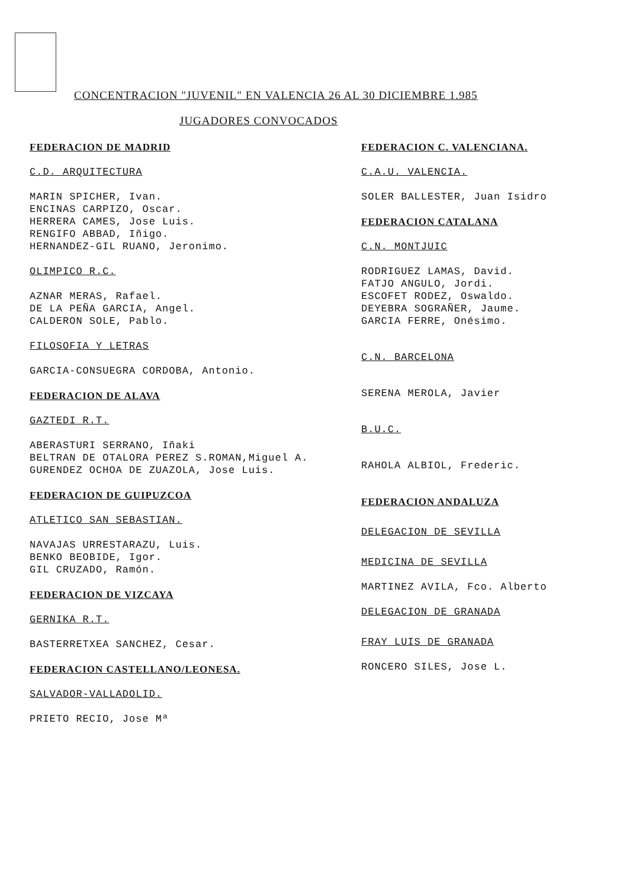CONCENTRACION "JUVENIL" EN VALENCIA 26 AL 30 DICIEMBRE 1.985
JUGADORES CONVOCADOS
FEDERACION DE MADRID
C.D. ARQUITECTURA
MARIN SPICHER, Ivan.
ENCINAS CARPIZO, Oscar.
HERRERA CAMES, Jose Luis.
RENGIFO ABBAD, Iñigo.
HERNANDEZ-GIL RUANO, Jeronimo.
OLIMPICO R.C.
AZNAR MERAS, Rafael.
DE LA PEÑA GARCIA, Angel.
CALDERON SOLE, Pablo.
FILOSOFIA Y LETRAS
GARCIA-CONSUEGRA CORDOBA, Antonio.
FEDERACION DE ALAVA
GAZTEDI R.T.
ABERASTURI SERRANO, Iñaki
BELTRAN DE OTALORA PEREZ S.ROMAN,Miguel A.
GURENDEZ OCHOA DE ZUAZOLA, Jose Luis.
FEDERACION DE GUIPUZCOA
ATLETICO SAN SEBASTIAN.
NAVAJAS URRESTARAZU, Luis.
BENKO BEOBIDE, Igor.
GIL CRUZADO, Ramón.
FEDERACION DE VIZCAYA
GERNIKA R.T.
BASTERRETXEA SANCHEZ, Cesar.
FEDERACION CASTELLANO/LEONESA.
SALVADOR-VALLADOLID.
PRIETO RECIO, Jose Mª
FEDERACION C. VALENCIANA.
C.A.U. VALENCIA.
SOLER BALLESTER, Juan Isidro
FEDERACION CATALANA
C.N. MONTJUIC
RODRIGUEZ LAMAS, David.
FATJO ANGULO, Jordi.
ESCOFET RODEZ, Oswaldo.
DEYEBRA SOGRAÑER, Jaume.
GARCIA FERRE, Onésimo.
C.N. BARCELONA
SERENA MEROLA, Javier
B.U.C.
RAHOLA ALBIOL, Frederic.
FEDERACION ANDALUZA
DELEGACION DE SEVILLA
MEDICINA DE SEVILLA
MARTINEZ AVILA, Fco. Alberto
DELEGACION DE GRANADA
FRAY LUIS DE GRANADA
RONCERO SILES, Jose L.